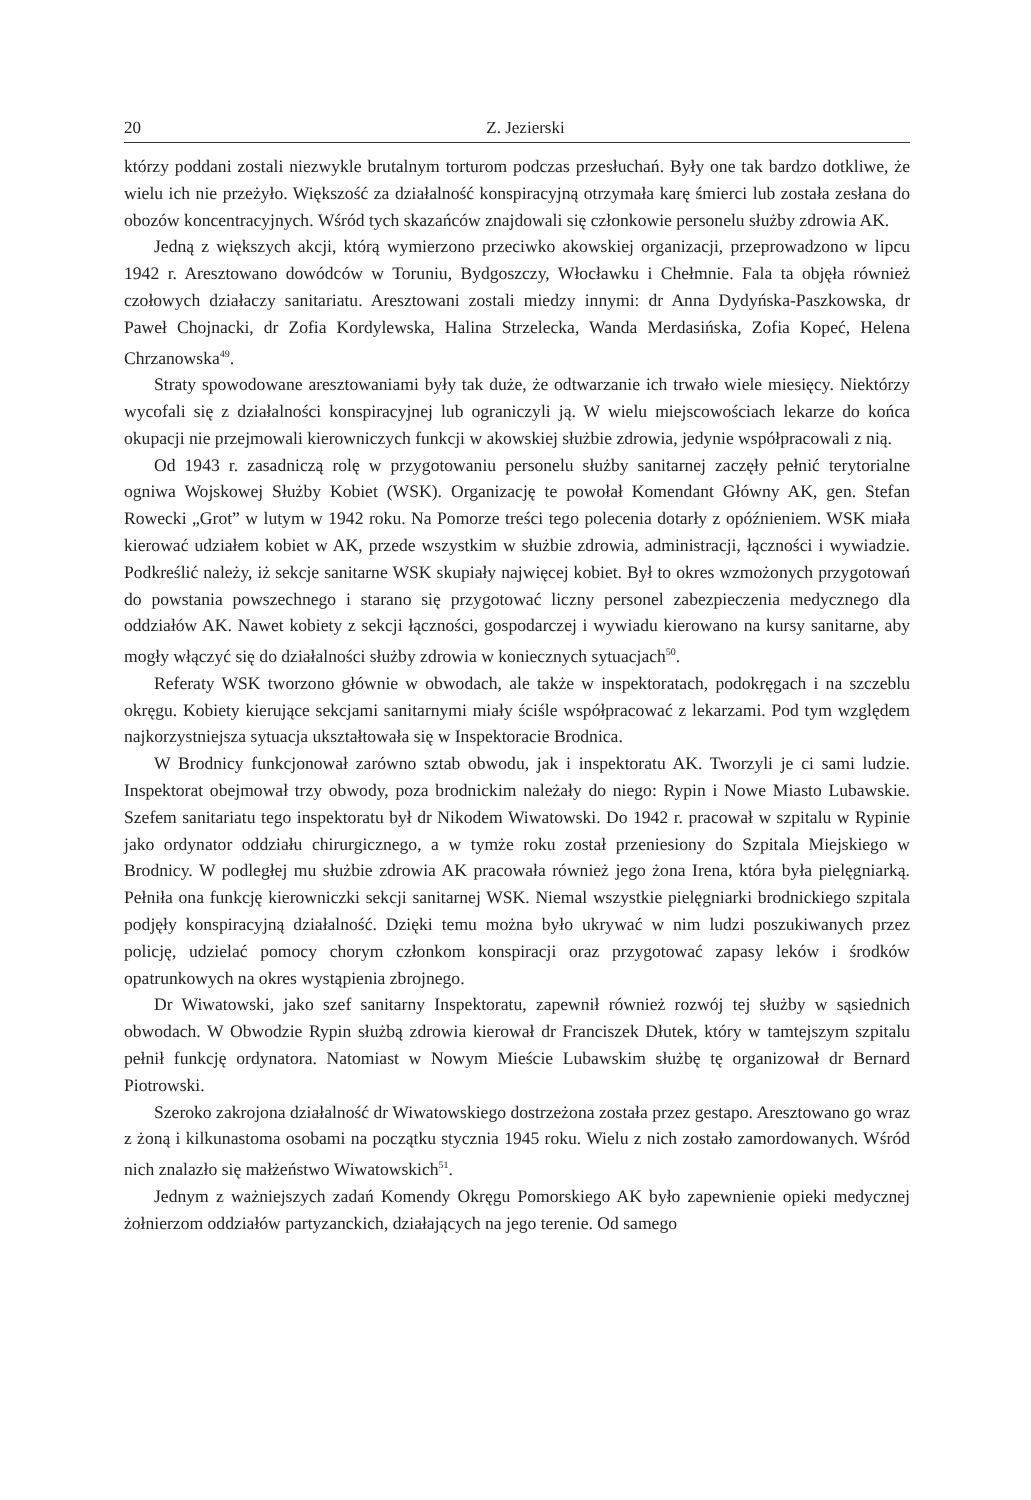20 Z. Jezierski
którzy poddani zostali niezwykle brutalnym torturom podczas przesłuchań. Były one tak bardzo dotkliwe, że wielu ich nie przeżyło. Większość za działalność konspiracyjną otrzymała karę śmierci lub została zesłana do obozów koncentracyjnych. Wśród tych skazańców znajdowali się członkowie personelu służby zdrowia AK.
Jedną z większych akcji, którą wymierzono przeciwko akowskiej organizacji, przeprowadzono w lipcu 1942 r. Aresztowano dowódców w Toruniu, Bydgoszczy, Włocławku i Chełmnie. Fala ta objęła również czołowych działaczy sanitariatu. Aresztowani zostali miedzy innymi: dr Anna Dydyńska-Paszkowska, dr Paweł Chojnacki, dr Zofia Kordylewska, Halina Strzelecka, Wanda Merdasińska, Zofia Kopeć, Helena Chrzanowska<sup>49</sup>.
Straty spowodowane aresztowaniami były tak duże, że odtwarzanie ich trwało wiele miesięcy. Niektórzy wycofali się z działalności konspiracyjnej lub ograniczyli ją. W wielu miejscowościach lekarze do końca okupacji nie przejmowali kierowniczych funkcji w akowskiej służbie zdrowia, jedynie współpracowali z nią.
Od 1943 r. zasadniczą rolę w przygotowaniu personelu służby sanitarnej zaczęły pełnić terytorialne ogniwa Wojskowej Służby Kobiet (WSK). Organizację te powołał Komendant Główny AK, gen. Stefan Rowecki „Grot” w lutym w 1942 roku. Na Pomorze treści tego polecenia dotarły z opóźnieniem. WSK miała kierować udziałem kobiet w AK, przede wszystkim w służbie zdrowia, administracji, łączności i wywiadzie. Podkreślić należy, iż sekcje sanitarne WSK skupiały najwięcej kobiet. Był to okres wzmożonych przygotowań do powstania powszechnego i starano się przygotować liczny personel zabezpieczenia medycznego dla oddziałów AK. Nawet kobiety z sekcji łączności, gospodarczej i wywiadu kierowano na kursy sanitarne, aby mogły włączyć się do działalności służby zdrowia w koniecznych sytuacjach<sup>50</sup>.
Referaty WSK tworzono głównie w obwodach, ale także w inspektoratach, podokręgach i na szczeblu okręgu. Kobiety kierujące sekcjami sanitarnymi miały ściśle współpracować z lekarzami. Pod tym względem najkorzystniejsza sytuacja ukształtowała się w Inspektoracie Brodnica.
W Brodnicy funkcjonował zarówno sztab obwodu, jak i inspektoratu AK. Tworzyli je ci sami ludzie. Inspektorat obejmował trzy obwody, poza brodnickim należały do niego: Rypin i Nowe Miasto Lubawskie. Szefem sanitariatu tego inspektoratu był dr Nikodem Wiwatowski. Do 1942 r. pracował w szpitalu w Rypinie jako ordynator oddziału chirurgicznego, a w tymże roku został przeniesiony do Szpitala Miejskiego w Brodnicy. W podległej mu służbie zdrowia AK pracowała również jego żona Irena, która była pielęgniarką. Pełniła ona funkcję kierowniczki sekcji sanitarnej WSK. Niemal wszystkie pielęgniarki brodnickiego szpitala podjęły konspiracyjną działalność. Dzięki temu można było ukrywać w nim ludzi poszukiwanych przez policję, udzielać pomocy chorym członkom konspiracji oraz przygotować zapasy leków i środków opatrunkowych na okres wystąpienia zbrojnego.
Dr Wiwatowski, jako szef sanitarny Inspektoratu, zapewnił również rozwój tej służby w sąsiednich obwodach. W Obwodzie Rypin służbą zdrowia kierował dr Franciszek Dłutek, który w tamtejszym szpitalu pełnił funkcję ordynatora. Natomiast w Nowym Mieście Lubawskim służbę tę organizował dr Bernard Piotrowski.
Szeroko zakrojona działalność dr Wiwatowskiego dostrzeżona została przez gestapo. Aresztowano go wraz z żoną i kilkunastoma osobami na początku stycznia 1945 roku. Wielu z nich zostało zamordowanych. Wśród nich znalazło się małżeństwo Wiwatowskich<sup>51</sup>.
Jednym z ważniejszych zadań Komendy Okręgu Pomorskiego AK było zapewnienie opieki medycznej żołnierzom oddziałów partyzanckich, działających na jego terenie. Od samego